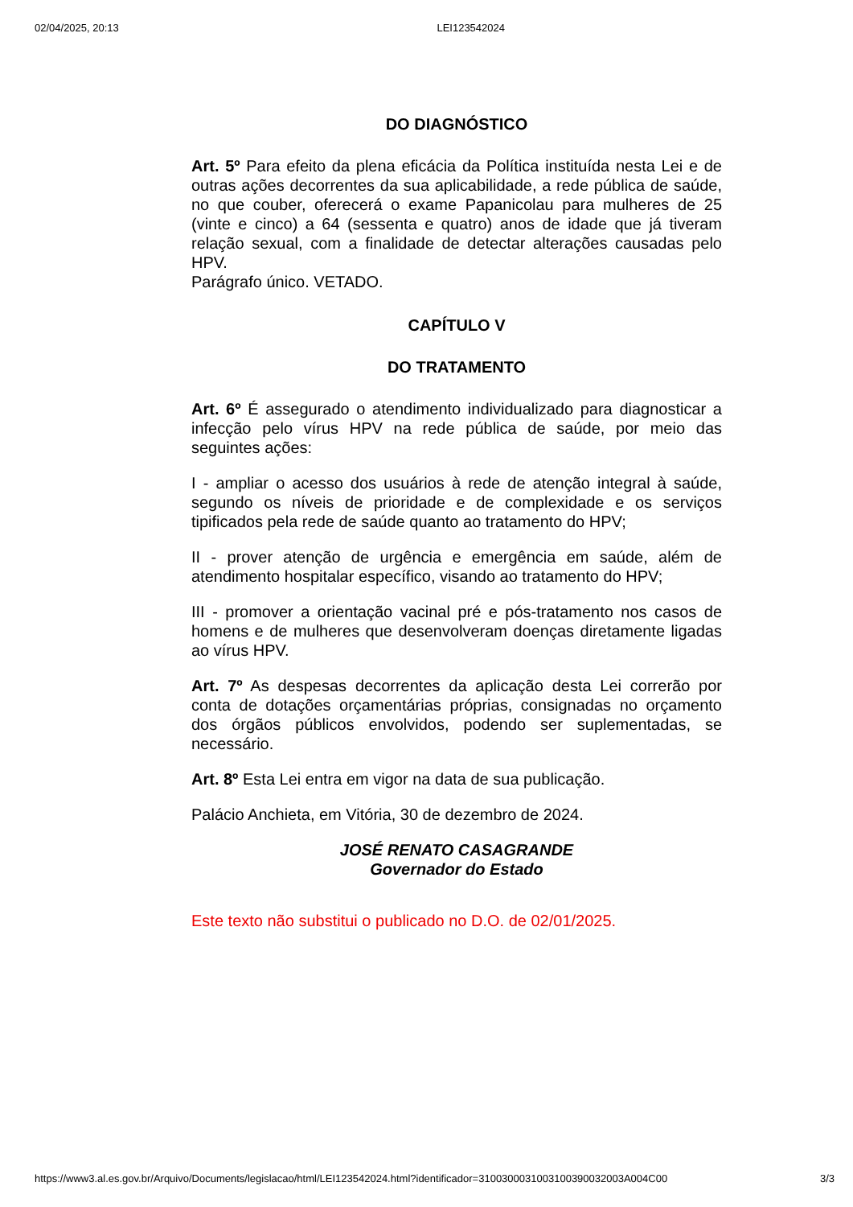02/04/2025, 20:13 LEI123542024
DO DIAGNÓSTICO
Art. 5º Para efeito da plena eficácia da Política instituída nesta Lei e de outras ações decorrentes da sua aplicabilidade, a rede pública de saúde, no que couber, oferecerá o exame Papanicolau para mulheres de 25 (vinte e cinco) a 64 (sessenta e quatro) anos de idade que já tiveram relação sexual, com a finalidade de detectar alterações causadas pelo HPV.
Parágrafo único. VETADO.
CAPÍTULO V
DO TRATAMENTO
Art. 6º É assegurado o atendimento individualizado para diagnosticar a infecção pelo vírus HPV na rede pública de saúde, por meio das seguintes ações:
I - ampliar o acesso dos usuários à rede de atenção integral à saúde, segundo os níveis de prioridade e de complexidade e os serviços tipificados pela rede de saúde quanto ao tratamento do HPV;
II - prover atenção de urgência e emergência em saúde, além de atendimento hospitalar específico, visando ao tratamento do HPV;
III - promover a orientação vacinal pré e pós-tratamento nos casos de homens e de mulheres que desenvolveram doenças diretamente ligadas ao vírus HPV.
Art. 7º As despesas decorrentes da aplicação desta Lei correrão por conta de dotações orçamentárias próprias, consignadas no orçamento dos órgãos públicos envolvidos, podendo ser suplementadas, se necessário.
Art. 8º Esta Lei entra em vigor na data de sua publicação.
Palácio Anchieta, em Vitória, 30 de dezembro de 2024.
JOSÉ RENATO CASAGRANDE
Governador do Estado
Este texto não substitui o publicado no D.O. de 02/01/2025.
https://www3.al.es.gov.br/Arquivo/Documents/legislacao/html/LEI123542024.html?identificador=3100300031003100390032003A004C00 3/3